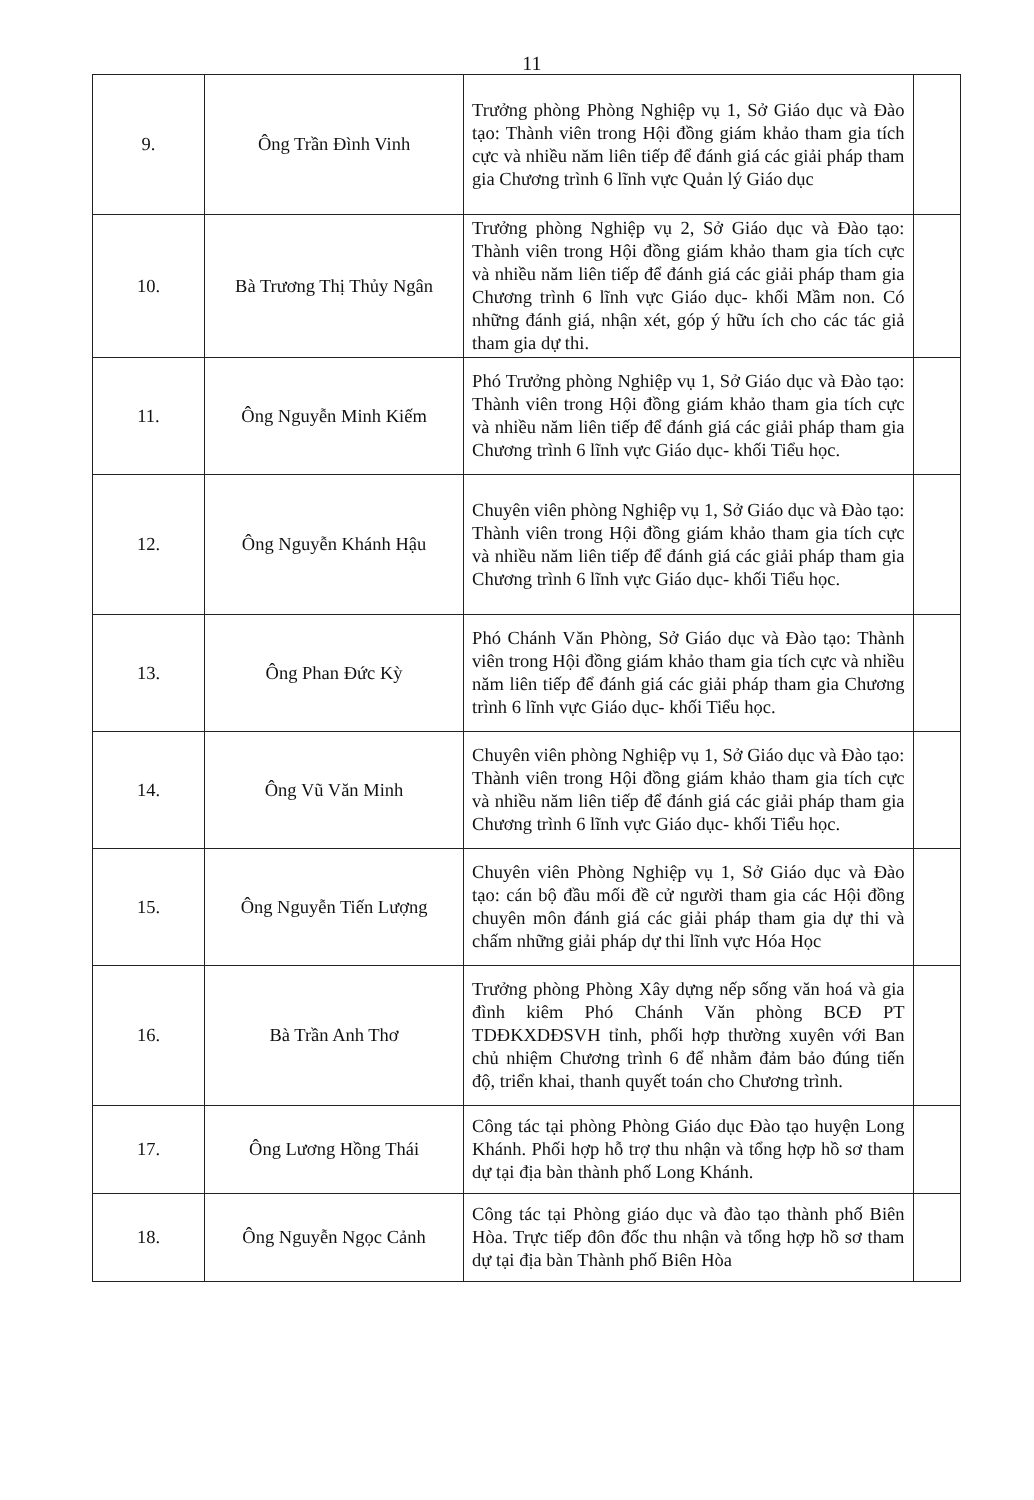11
| 9. | Ông Trần Đình Vinh | Trưởng phòng Phòng Nghiệp vụ 1, Sở Giáo dục và Đào tạo: Thành viên trong Hội đồng giám khảo tham gia tích cực và nhiều năm liên tiếp để đánh giá các giải pháp tham gia Chương trình 6 lĩnh vực Quản lý Giáo dục | |
| 10. | Bà Trương Thị Thủy Ngân | Trưởng phòng Nghiệp vụ 2, Sở Giáo dục và Đào tạo: Thành viên trong Hội đồng giám khảo tham gia tích cực và nhiều năm liên tiếp để đánh giá các giải pháp tham gia Chương trình 6 lĩnh vực Giáo dục- khối Mầm non. Có những đánh giá, nhận xét, góp ý hữu ích cho các tác giả tham gia dự thi. | |
| 11. | Ông Nguyễn Minh Kiếm | Phó Trưởng phòng Nghiệp vụ 1, Sở Giáo dục và Đào tạo: Thành viên trong Hội đồng giám khảo tham gia tích cực và nhiều năm liên tiếp để đánh giá các giải pháp tham gia Chương trình 6 lĩnh vực Giáo dục- khối Tiểu học. | |
| 12. | Ông Nguyễn Khánh Hậu | Chuyên viên phòng Nghiệp vụ 1, Sở Giáo dục và Đào tạo: Thành viên trong Hội đồng giám khảo tham gia tích cực và nhiều năm liên tiếp để đánh giá các giải pháp tham gia Chương trình 6 lĩnh vực Giáo dục- khối Tiểu học. | |
| 13. | Ông Phan Đức Kỳ | Phó Chánh Văn Phòng, Sở Giáo dục và Đào tạo: Thành viên trong Hội đồng giám khảo tham gia tích cực và nhiều năm liên tiếp để đánh giá các giải pháp tham gia Chương trình 6 lĩnh vực Giáo dục- khối Tiểu học. | |
| 14. | Ông Vũ Văn Minh | Chuyên viên phòng Nghiệp vụ 1, Sở Giáo dục và Đào tạo: Thành viên trong Hội đồng giám khảo tham gia tích cực và nhiều năm liên tiếp để đánh giá các giải pháp tham gia Chương trình 6 lĩnh vực Giáo dục- khối Tiểu học. | |
| 15. | Ông Nguyễn Tiến Lượng | Chuyên viên Phòng Nghiệp vụ 1, Sở Giáo dục và Đào tạo: cán bộ đầu mối đề cử người tham gia các Hội đồng chuyên môn đánh giá các giải pháp tham gia dự thi và chấm những giải pháp dự thi lĩnh vực Hóa Học | |
| 16. | Bà Trần Anh Thơ | Trưởng phòng Phòng Xây dựng nếp sống văn hoá và gia đình kiêm Phó Chánh Văn phòng BCĐ PT TDĐKXDĐSVH tỉnh, phối hợp thường xuyên với Ban chủ nhiệm Chương trình 6 để nhằm đảm bảo đúng tiến độ, triển khai, thanh quyết toán cho Chương trình. | |
| 17. | Ông Lương Hồng Thái | Công tác tại phòng Phòng Giáo dục Đào tạo huyện Long Khánh. Phối hợp hỗ trợ thu nhận và tổng hợp hồ sơ tham dự tại địa bàn thành phố Long Khánh. | |
| 18. | Ông Nguyễn Ngọc Cảnh | Công tác tại Phòng giáo dục và đào tạo thành phố Biên Hòa. Trực tiếp đôn đốc thu nhận và tổng hợp hồ sơ tham dự tại địa bàn Thành phố Biên Hòa | |